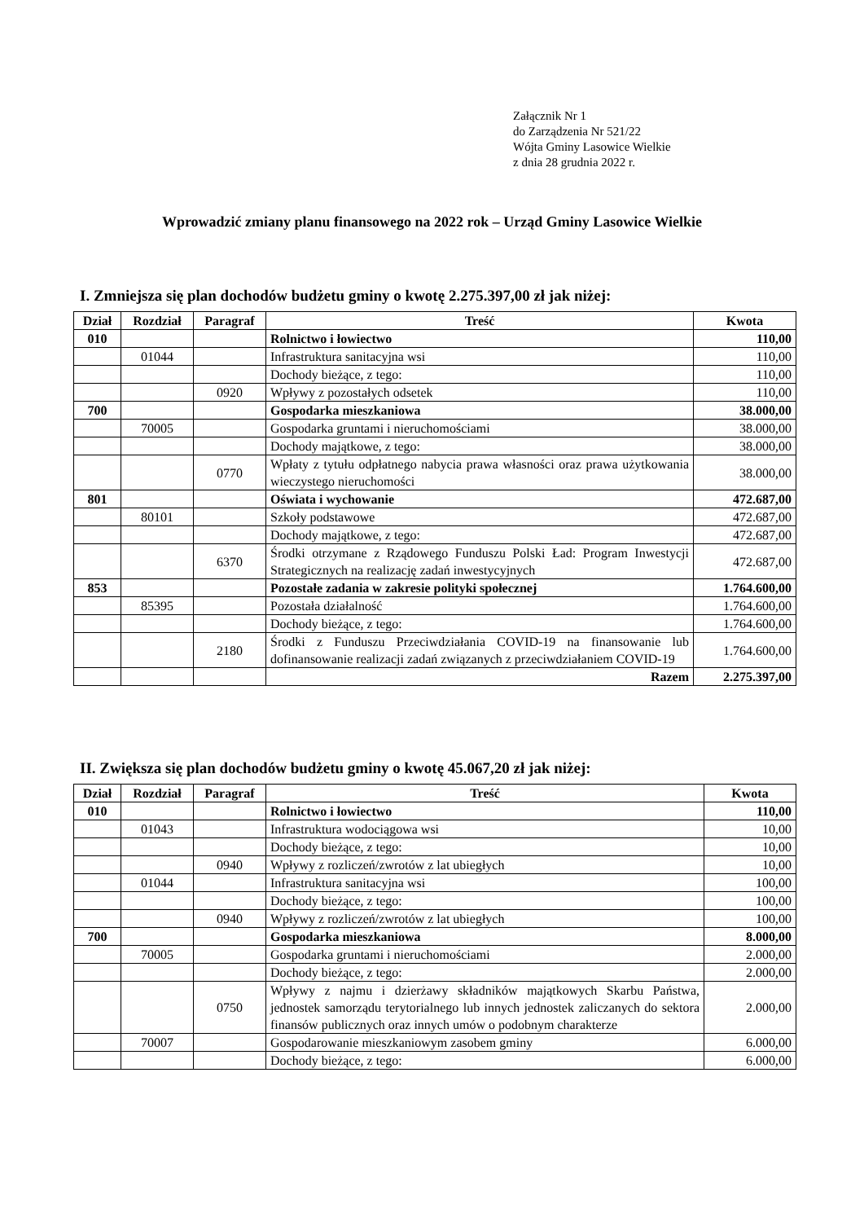Załącznik Nr 1
do Zarządzenia Nr 521/22
Wójta Gminy Lasowice Wielkie
z dnia 28 grudnia 2022 r.
Wprowadzić zmiany planu finansowego na 2022 rok – Urząd Gminy Lasowice Wielkie
I. Zmniejsza się plan dochodów budżetu gminy o kwotę 2.275.397,00 zł jak niżej:
| Dział | Rozdział | Paragraf | Treść | Kwota |
| --- | --- | --- | --- | --- |
| 010 | | | Rolnictwo i łowiectwo | 110,00 |
| | 01044 | | Infrastruktura sanitacyjna wsi | 110,00 |
| | | | Dochody bieżące, z tego: | 110,00 |
| | | 0920 | Wpływy z pozostałych odsetek | 110,00 |
| 700 | | | Gospodarka mieszkaniowa | 38.000,00 |
| | 70005 | | Gospodarka gruntami i nieruchomościami | 38.000,00 |
| | | | Dochody majątkowe, z tego: | 38.000,00 |
| | | 0770 | Wpłaty z tytułu odpłatnego nabycia prawa własności oraz prawa użytkowania wieczystego nieruchomości | 38.000,00 |
| 801 | | | Oświata i wychowanie | 472.687,00 |
| | 80101 | | Szkoły podstawowe | 472.687,00 |
| | | | Dochody majątkowe, z tego: | 472.687,00 |
| | | 6370 | Środki otrzymane z Rządowego Funduszu Polski Ład: Program Inwestycji Strategicznych na realizację zadań inwestycyjnych | 472.687,00 |
| 853 | | | Pozostałe zadania w zakresie polityki społecznej | 1.764.600,00 |
| | 85395 | | Pozostała działalność | 1.764.600,00 |
| | | | Dochody bieżące, z tego: | 1.764.600,00 |
| | | 2180 | Środki z Funduszu Przeciwdziałania COVID-19 na finansowanie lub dofinansowanie realizacji zadań związanych z przeciwdziałaniem COVID-19 | 1.764.600,00 |
| | | | Razem | 2.275.397,00 |
II. Zwiększa się plan dochodów budżetu gminy o kwotę 45.067,20 zł jak niżej:
| Dział | Rozdział | Paragraf | Treść | Kwota |
| --- | --- | --- | --- | --- |
| 010 | | | Rolnictwo i łowiectwo | 110,00 |
| | 01043 | | Infrastruktura wodociągowa wsi | 10,00 |
| | | | Dochody bieżące, z tego: | 10,00 |
| | | 0940 | Wpływy z rozliczeń/zwrotów z lat ubiegłych | 10,00 |
| | 01044 | | Infrastruktura sanitacyjna wsi | 100,00 |
| | | | Dochody bieżące, z tego: | 100,00 |
| | | 0940 | Wpływy z rozliczeń/zwrotów z lat ubiegłych | 100,00 |
| 700 | | | Gospodarka mieszkaniowa | 8.000,00 |
| | 70005 | | Gospodarka gruntami i nieruchomościami | 2.000,00 |
| | | | Dochody bieżące, z tego: | 2.000,00 |
| | | 0750 | Wpływy z najmu i dzierżawy składników majątkowych Skarbu Państwa, jednostek samorządu terytorialnego lub innych jednostek zaliczanych do sektora finansów publicznych oraz innych umów o podobnym charakterze | 2.000,00 |
| | 70007 | | Gospodarowanie mieszkaniowym zasobem gminy | 6.000,00 |
| | | | Dochody bieżące, z tego: | 6.000,00 |